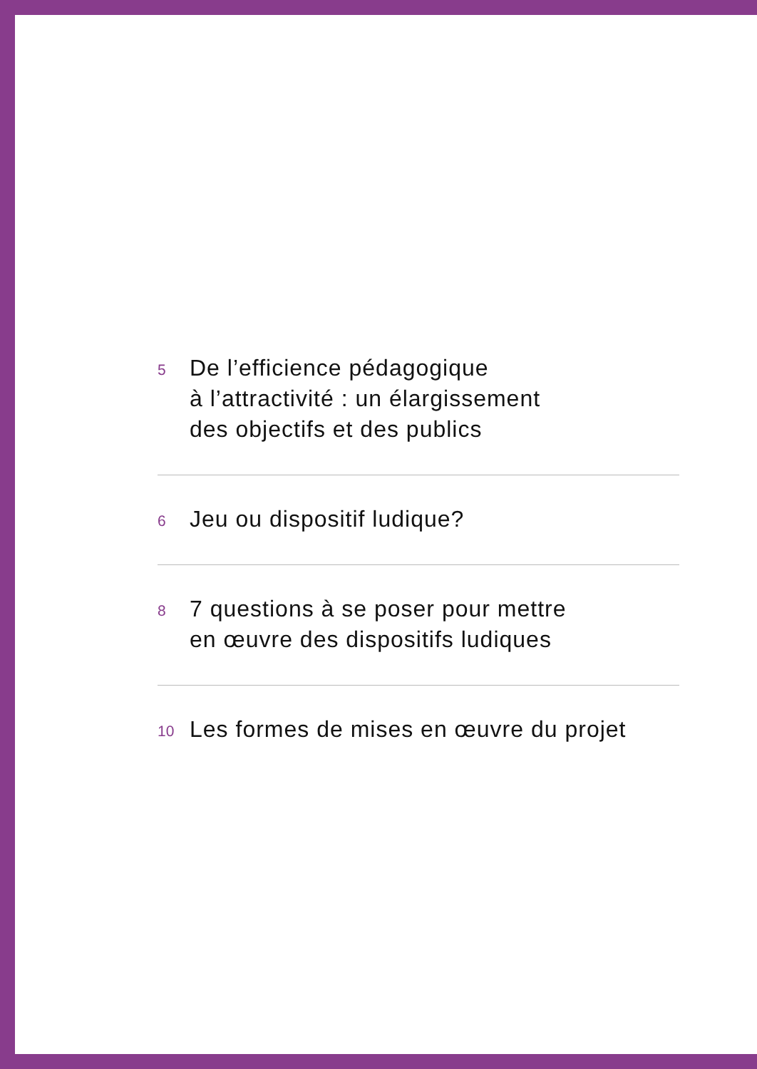5
De l’efficience pédagogique
à l’attractivité : un élargissement
des objectifs et des publics
6
Jeu ou dispositif ludique?
8
7 questions à se poser pour mettre
en œuvre des dispositifs ludiques
10
Les formes de mises en œuvre du projet